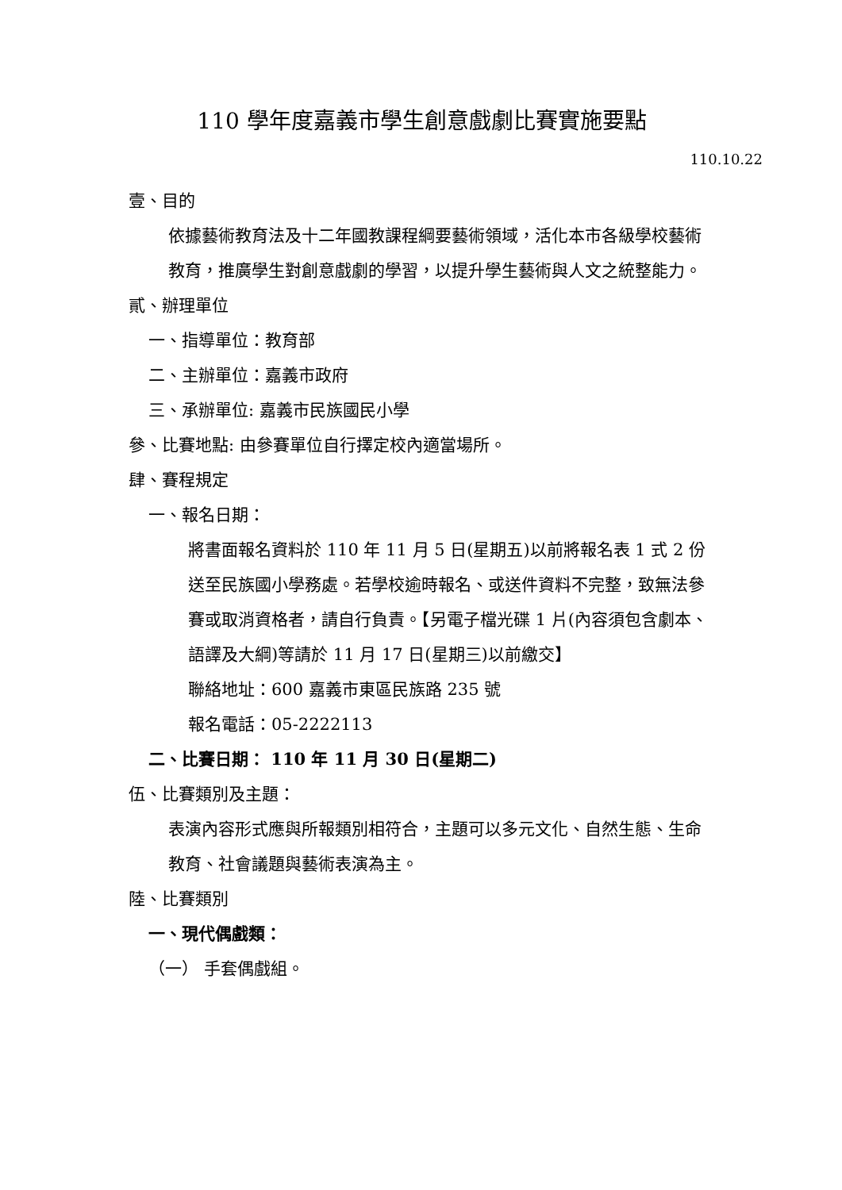110 學年度嘉義市學生創意戲劇比賽實施要點
110.10.22
壹、目的
依據藝術教育法及十二年國教課程綱要藝術領域，活化本市各級學校藝術教育，推廣學生對創意戲劇的學習，以提升學生藝術與人文之統整能力。
貳、辦理單位
一、指導單位：教育部
二、主辦單位：嘉義市政府
三、承辦單位: 嘉義市民族國民小學
參、比賽地點: 由參賽單位自行擇定校內適當場所。
肆、賽程規定
一、報名日期：
將書面報名資料於 110 年 11 月 5 日(星期五)以前將報名表 1 式 2 份送至民族國小學務處。若學校逾時報名、或送件資料不完整，致無法參賽或取消資格者，請自行負責。【另電子檔光碟 1 片(內容須包含劇本、語譯及大綱)等請於 11 月 17 日(星期三)以前繳交】
聯絡地址：600 嘉義市東區民族路 235 號
報名電話：05-2222113
二、比賽日期： 110 年 11 月 30 日(星期二)
伍、比賽類別及主題：
表演內容形式應與所報類別相符合，主題可以多元文化、自然生態、生命教育、社會議題與藝術表演為主。
陸、比賽類別
一、現代偶戲類：
（一） 手套偶戲組。